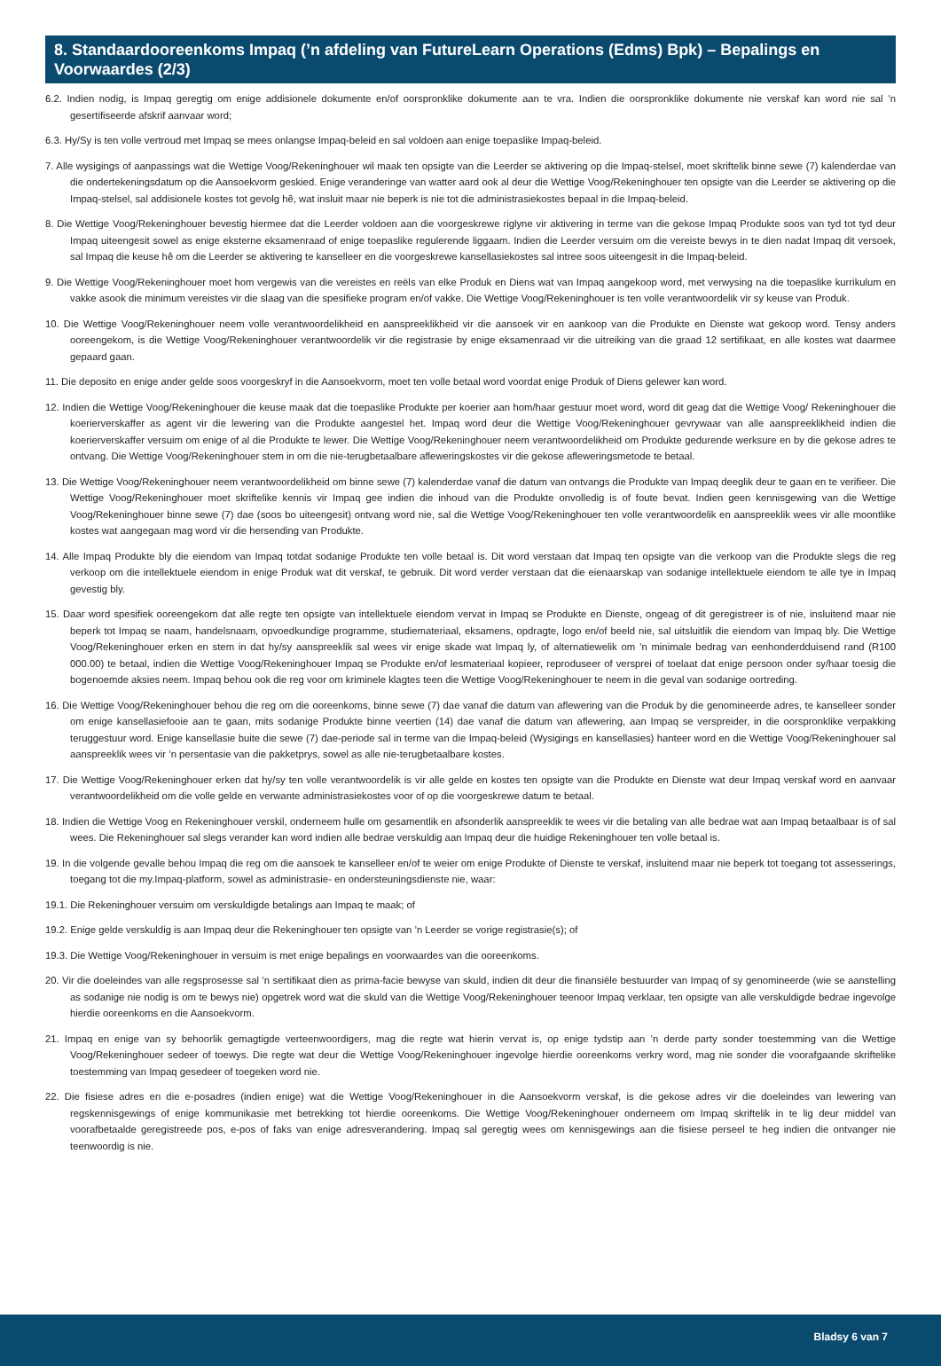8. Standaardooreenkoms Impaq (’n afdeling van FutureLearn Operations (Edms) Bpk) – Bepalings en Voorwaardes (2/3)
6.2. Indien nodig, is Impaq geregtig om enige addisionele dokumente en/of oorspronklike dokumente aan te vra. Indien die oorspronklike dokumente nie verskaf kan word nie sal ’n gesertifiseerde afskrif aanvaar word;
6.3. Hy/Sy is ten volle vertroud met Impaq se mees onlangse Impaq-beleid en sal voldoen aan enige toepaslike Impaq-beleid.
7. Alle wysigings of aanpassings wat die Wettige Voog/Rekeninghouer wil maak ten opsigte van die Leerder se aktivering op die Impaq-stelsel, moet skriftelik binne sewe (7) kalenderdae van die ondertekeningsdatum op die Aansoekvorm geskied. Enige veranderinge van watter aard ook al deur die Wettige Voog/Rekeninghouer ten opsigte van die Leerder se aktivering op die Impaq-stelsel, sal addisionele kostes tot gevolg hê, wat insluit maar nie beperk is nie tot die administrasiekostes bepaal in die Impaq-beleid.
8. Die Wettige Voog/Rekeninghouer bevestig hiermee dat die Leerder voldoen aan die voorgeskrewe riglyne vir aktivering in terme van die gekose Impaq Produkte soos van tyd tot tyd deur Impaq uiteengesit sowel as enige eksterne eksamenraad of enige toepaslike regulerende liggaam. Indien die Leerder versuim om die vereiste bewys in te dien nadat Impaq dit versoek, sal Impaq die keuse hê om die Leerder se aktivering te kanselleer en die voorgeskrewe kansellasiekostes sal intree soos uiteengesit in die Impaq-beleid.
9. Die Wettige Voog/Rekeninghouer moet hom vergewis van die vereistes en reëls van elke Produk en Diens wat van Impaq aangekoop word, met verwysing na die toepaslike kurrikulum en vakke asook die minimum vereistes vir die slaag van die spesifieke program en/of vakke. Die Wettige Voog/Rekeninghouer is ten volle verantwoordelik vir sy keuse van Produk.
10. Die Wettige Voog/Rekeninghouer neem volle verantwoordelikheid en aanspreeklikheid vir die aansoek vir en aankoop van die Produkte en Dienste wat gekoop word. Tensy anders ooreengekom, is die Wettige Voog/Rekeninghouer verantwoordelik vir die registrasie by enige eksamenraad vir die uitreiking van die graad 12 sertifikaat, en alle kostes wat daarmee gepaard gaan.
11. Die deposito en enige ander gelde soos voorgeskryf in die Aansoekvorm, moet ten volle betaal word voordat enige Produk of Diens gelewer kan word.
12. Indien die Wettige Voog/Rekeninghouer die keuse maak dat die toepaslike Produkte per koerier aan hom/haar gestuur moet word, word dit geag dat die Wettige Voog/ Rekeninghouer die koerierverskaffer as agent vir die lewering van die Produkte aangestel het. Impaq word deur die Wettige Voog/Rekeninghouer gevrywaar van alle aanspreeklikheid indien die koerierverskaffer versuim om enige of al die Produkte te lewer. Die Wettige Voog/Rekeninghouer neem verantwoordelikheid om Produkte gedurende werksure en by die gekose adres te ontvang. Die Wettige Voog/Rekeninghouer stem in om die nie-terugbetaalbare afleweringskostes vir die gekose afleweringsmetode te betaal.
13. Die Wettige Voog/Rekeninghouer neem verantwoordelikheid om binne sewe (7) kalenderdae vanaf die datum van ontvangs die Produkte van Impaq deeglik deur te gaan en te verifieer. Die Wettige Voog/Rekeninghouer moet skriftelike kennis vir Impaq gee indien die inhoud van die Produkte onvolledig is of foute bevat. Indien geen kennisgewing van die Wettige Voog/Rekeninghouer binne sewe (7) dae (soos bo uiteengesit) ontvang word nie, sal die Wettige Voog/Rekeninghouer ten volle verantwoordelik en aanspreeklik wees vir alle moontlike kostes wat aangegaan mag word vir die hersending van Produkte.
14. Alle Impaq Produkte bly die eiendom van Impaq totdat sodanige Produkte ten volle betaal is. Dit word verstaan dat Impaq ten opsigte van die verkoop van die Produkte slegs die reg verkoop om die intellektuele eiendom in enige Produk wat dit verskaf, te gebruik. Dit word verder verstaan dat die eienaarskap van sodanige intellektuele eiendom te alle tye in Impaq gevestig bly.
15. Daar word spesifiek ooreengekom dat alle regte ten opsigte van intellektuele eiendom vervat in Impaq se Produkte en Dienste, ongeag of dit geregistreer is of nie, insluitend maar nie beperk tot Impaq se naam, handelsnaam, opvoedkundige programme, studiemateriaal, eksamens, opdragte, logo en/of beeld nie, sal uitsluitlik die eiendom van Impaq bly. Die Wettige Voog/Rekeninghouer erken en stem in dat hy/sy aanspreeklik sal wees vir enige skade wat Impaq ly, of alternatiewelik om ’n minimale bedrag van eenhonderdduisend rand (R100 000.00) te betaal, indien die Wettige Voog/Rekeninghouer Impaq se Produkte en/of lesmateriaal kopieer, reproduseer of versprei of toelaat dat enige persoon onder sy/haar toesig die bogenoemde aksies neem. Impaq behou ook die reg voor om kriminele klagtes teen die Wettige Voog/Rekeninghouer te neem in die geval van sodanige oortreding.
16. Die Wettige Voog/Rekeninghouer behou die reg om die ooreenkoms, binne sewe (7) dae vanaf die datum van aflewering van die Produk by die genomineerde adres, te kanselleer sonder om enige kansellasiefooie aan te gaan, mits sodanige Produkte binne veertien (14) dae vanaf die datum van aflewering, aan Impaq se verspreider, in die oorspronklike verpakking teruggestuur word. Enige kansellasie buite die sewe (7) dae-periode sal in terme van die Impaq-beleid (Wysigings en kansellasies) hanteer word en die Wettige Voog/Rekeninghouer sal aanspreeklik wees vir ’n persentasie van die pakketprys, sowel as alle nie-terugbetaalbare kostes.
17. Die Wettige Voog/Rekeninghouer erken dat hy/sy ten volle verantwoordelik is vir alle gelde en kostes ten opsigte van die Produkte en Dienste wat deur Impaq verskaf word en aanvaar verantwoordelikheid om die volle gelde en verwante administrasiekostes voor of op die voorgeskrewe datum te betaal.
18. Indien die Wettige Voog en Rekeninghouer verskil, onderneem hulle om gesamentlik en afsonderlik aanspreeklik te wees vir die betaling van alle bedrae wat aan Impaq betaalbaar is of sal wees. Die Rekeninghouer sal slegs verander kan word indien alle bedrae verskuldig aan Impaq deur die huidige Rekeninghouer ten volle betaal is.
19. In die volgende gevalle behou Impaq die reg om die aansoek te kanselleer en/of te weier om enige Produkte of Dienste te verskaf, insluitend maar nie beperk tot toegang tot assesserings, toegang tot die my.Impaq-platform, sowel as administrasie- en ondersteuningsdienste nie, waar:
19.1. Die Rekeninghouer versuim om verskuldigde betalings aan Impaq te maak; of
19.2. Enige gelde verskuldig is aan Impaq deur die Rekeninghouer ten opsigte van ’n Leerder se vorige registrasie(s); of
19.3. Die Wettige Voog/Rekeninghouer in versuim is met enige bepalings en voorwaardes van die ooreenkoms.
20. Vir die doeleindes van alle regsprosesse sal ’n sertifikaat dien as prima-facie bewyse van skuld, indien dit deur die finansiële bestuurder van Impaq of sy genomineerde (wie se aanstelling as sodanige nie nodig is om te bewys nie) opgetrek word wat die skuld van die Wettige Voog/Rekeninghouer teenoor Impaq verklaar, ten opsigte van alle verskuldigde bedrae ingevolge hierdie ooreenkoms en die Aansoekvorm.
21. Impaq en enige van sy behoorlik gemagtigde verteenwoordigers, mag die regte wat hierin vervat is, op enige tydstip aan ’n derde party sonder toestemming van die Wettige Voog/Rekeninghouer sedeer of toewys. Die regte wat deur die Wettige Voog/Rekeninghouer ingevolge hierdie ooreenkoms verkry word, mag nie sonder die voorafgaande skriftelike toestemming van Impaq gesedeer of toegeken word nie.
22. Die fisiese adres en die e-posadres (indien enige) wat die Wettige Voog/Rekeninghouer in die Aansoekvorm verskaf, is die gekose adres vir die doeleindes van lewering van regskennisgewings of enige kommunikasie met betrekking tot hierdie ooreenkoms. Die Wettige Voog/Rekeninghouer onderneem om Impaq skriftelik in te lig deur middel van voorafbetaalde geregistreede pos, e-pos of faks van enige adresverandering. Impaq sal geregtig wees om kennisgewings aan die fisiese perseel te heg indien die ontvanger nie teenwoordig is nie.
Bladsy 6 van 7